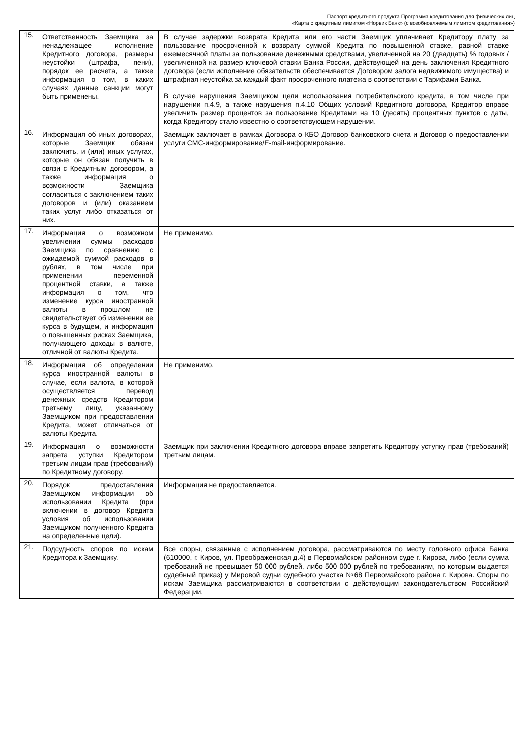Паспорт кредитного продукта Программа кредитования для физических лиц
«Карта с кредитным лимитом «Норвик Банк» (с возобновляемым лимитом кредитования»)
| 15. | Ответственность Заемщика за ненадлежащее исполнение Кредитного договора, размеры неустойки (штрафа, пени), порядок ее расчета, а также информация о том, в каких случаях данные санкции могут быть применены. | В случае задержки возврата Кредита или его части Заемщик уплачивает Кредитору плату за пользование просроченной к возврату суммой Кредита по повышенной ставке, равной ставке ежемесячной платы за пользование денежными средствами, увеличенной на 20 (двадцать) % годовых / увеличенной на размер ключевой ставки Банка России, действующей на день заключения Кредитного договора (если исполнение обязательств обеспечивается Договором залога недвижимого имущества) и штрафная неустойка за каждый факт просроченного платежа в соответствии с Тарифами Банка. В случае нарушения Заемщиком цели использования потребительского кредита, в том числе при нарушении п.4.9, а также нарушения п.4.10 Общих условий Кредитного договора, Кредитор вправе увеличить размер процентов за пользование Кредитами на 10 (десять) процентных пунктов с даты, когда Кредитору стало известно о соответствующем нарушении. |
| 16. | Информация об иных договорах, которые Заемщик обязан заключить, и (или) иных услугах, которые он обязан получить в связи с Кредитным договором, а также информация о возможности Заемщика согласиться с заключением таких договоров и (или) оказанием таких услуг либо отказаться от них. | Заемщик заключает в рамках Договора о КБО Договор банковского счета и Договор о предоставлении услуги СМС-информирование/E-mail-информирование. |
| 17. | Информация о возможном увеличении суммы расходов Заемщика по сравнению с ожидаемой суммой расходов в рублях, в том числе при применении переменной процентной ставки, а также информация о том, что изменение курса иностранной валюты в прошлом не свидетельствует об изменении ее курса в будущем, и информация о повышенных рисках Заемщика, получающего доходы в валюте, отличной от валюты Кредита. | Не применимо. |
| 18. | Информация об определении курса иностранной валюты в случае, если валюта, в которой осуществляется перевод денежных средств Кредитором третьему лицу, указанному Заемщиком при предоставлении Кредита, может отличаться от валюты Кредита. | Не применимо. |
| 19. | Информация о возможности запрета уступки Кредитором третьим лицам прав (требований) по Кредитному договору. | Заемщик при заключении Кредитного договора вправе запретить Кредитору уступку прав (требований) третьим лицам. |
| 20. | Порядок предоставления Заемщиком информации об использовании Кредита (при включении в договор Кредита условия об использовании Заемщиком полученного Кредита на определенные цели). | Информация не предоставляется. |
| 21. | Подсудность споров по искам Кредитора к Заемщику. | Все споры, связанные с исполнением договора, рассматриваются по месту головного офиса Банка (610000, г. Киров, ул. Преображенская д.4) в Первомайском районном суде г. Кирова, либо (если сумма требований не превышает 50 000 рублей, либо 500 000 рублей по требованиям, по которым выдается судебный приказ) у Мировой судьи судебного участка №68 Первомайского района г. Кирова. Споры по искам Заемщика рассматриваются в соответствии с действующим законодательством Российский Федерации. |